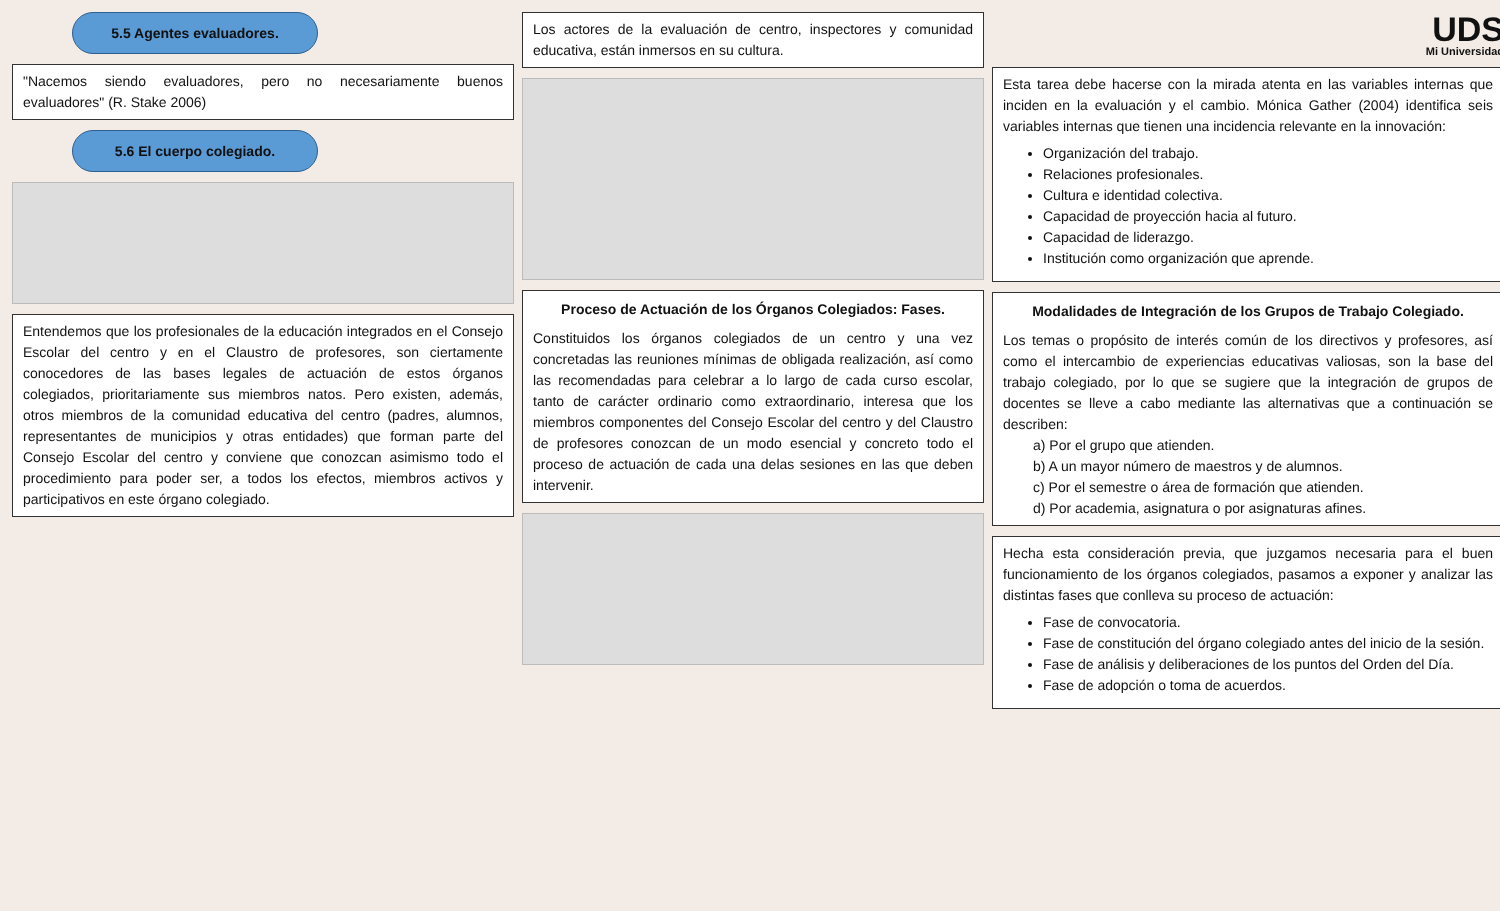5.5 Agentes evaluadores.
"Nacemos siendo evaluadores, pero no necesariamente buenos evaluadores" (R. Stake 2006)
5.6 El cuerpo colegiado.
Entendemos que los profesionales de la educación integrados en el Consejo Escolar del centro y en el Claustro de profesores, son ciertamente conocedores de las bases legales de actuación de estos órganos colegiados, prioritariamente sus miembros natos. Pero existen, además, otros miembros de la comunidad educativa del centro (padres, alumnos, representantes de municipios y otras entidades) que forman parte del Consejo Escolar del centro y conviene que conozcan asimismo todo el procedimiento para poder ser, a todos los efectos, miembros activos y participativos en este órgano colegiado.
Los actores de la evaluación de centro, inspectores y comunidad educativa, están inmersos en su cultura.
Proceso de Actuación de los Órganos Colegiados: Fases.
Constituidos los órganos colegiados de un centro y una vez concretadas las reuniones mínimas de obligada realización, así como las recomendadas para celebrar a lo largo de cada curso escolar, tanto de carácter ordinario como extraordinario, interesa que los miembros componentes del Consejo Escolar del centro y del Claustro de profesores conozcan de un modo esencial y concreto todo el proceso de actuación de cada una delas sesiones en las que deben intervenir.
UDS
Mi Universidad
Esta tarea debe hacerse con la mirada atenta en las variables internas que inciden en la evaluación y el cambio. Mónica Gather (2004) identifica seis variables internas que tienen una incidencia relevante en la innovación:
Organización del trabajo.
Relaciones profesionales.
Cultura e identidad colectiva.
Capacidad de proyección hacia al futuro.
Capacidad de liderazgo.
Institución como organización que aprende.
Modalidades de Integración de los Grupos de Trabajo Colegiado.
Los temas o propósito de interés común de los directivos y profesores, así como el intercambio de experiencias educativas valiosas, son la base del trabajo colegiado, por lo que se sugiere que la integración de grupos de docentes se lleve a cabo mediante las alternativas que a continuación se describen:
a) Por el grupo que atienden.
b) A un mayor número de maestros y de alumnos.
c) Por el semestre o área de formación que atienden.
d) Por academia, asignatura o por asignaturas afines.
Hecha esta consideración previa, que juzgamos necesaria para el buen funcionamiento de los órganos colegiados, pasamos a exponer y analizar las distintas fases que conlleva su proceso de actuación:
Fase de convocatoria.
Fase de constitución del órgano colegiado antes del inicio de la sesión.
Fase de análisis y deliberaciones de los puntos del Orden del Día.
Fase de adopción o toma de acuerdos.